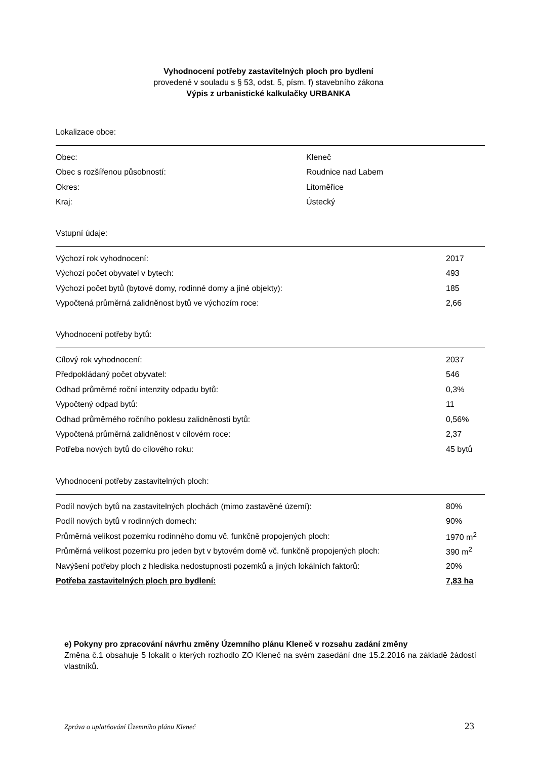Vyhodnocení potřeby zastavitelných ploch pro bydlení
provedené v souladu s § 53, odst. 5, písm. f) stavebního zákona
Výpis z urbanistické kalkulačky URBANKA
Lokalizace obce:
| Obec: | Kleneč |
| Obec s rozšířenou působností: | Roudnice nad Labem |
| Okres: | Litoměřice |
| Kraj: | Ústecký |
Vstupní údaje:
| Výchozí rok vyhodnocení: | 2017 |
| Výchozí počet obyvatel v bytech: | 493 |
| Výchozí počet bytů (bytové domy, rodinné domy a jiné objekty): | 185 |
| Vypočtená průměrná zalidněnost bytů ve výchozím roce: | 2,66 |
Vyhodnocení potřeby bytů:
| Cílový rok vyhodnocení: | 2037 |
| Předpokládaný počet obyvatel: | 546 |
| Odhad průměrné roční intenzity odpadu bytů: | 0,3% |
| Vypočtený odpad bytů: | 11 |
| Odhad průměrného ročního poklesu zalidněnosti bytů: | 0,56% |
| Vypočtená průměrná zalidněnost v cílovém roce: | 2,37 |
| Potřeba nových bytů do cílového roku: | 45 bytů |
Vyhodnocení potřeby zastavitelných ploch:
| Podíl nových bytů na zastavitelných plochách (mimo zastavěné území): | 80% |
| Podíl nových bytů v rodinných domech: | 90% |
| Průměrná velikost pozemku rodinného domu vč. funkčně propojených ploch: | 1970 m<sup>2</sup> |
| Průměrná velikost pozemku pro jeden byt v bytovém domě vč. funkčně propojených ploch: | 390 m<sup>2</sup> |
| Navýšení potřeby ploch z hlediska nedostupnosti pozemků a jiných lokálních faktorů: | 20% |
| Potřeba zastavitelných ploch pro bydlení: | 7,83 ha |
e) Pokyny pro zpracování návrhu změny Územního plánu Kleneč v rozsahu zadání změny
Změna č.1 obsahuje 5 lokalit o kterých rozhodlo ZO Kleneč na svém zasedání dne 15.2.2016 na základě žádostí vlastníků.
Zpráva o uplatňování Územního plánu Kleneč 23